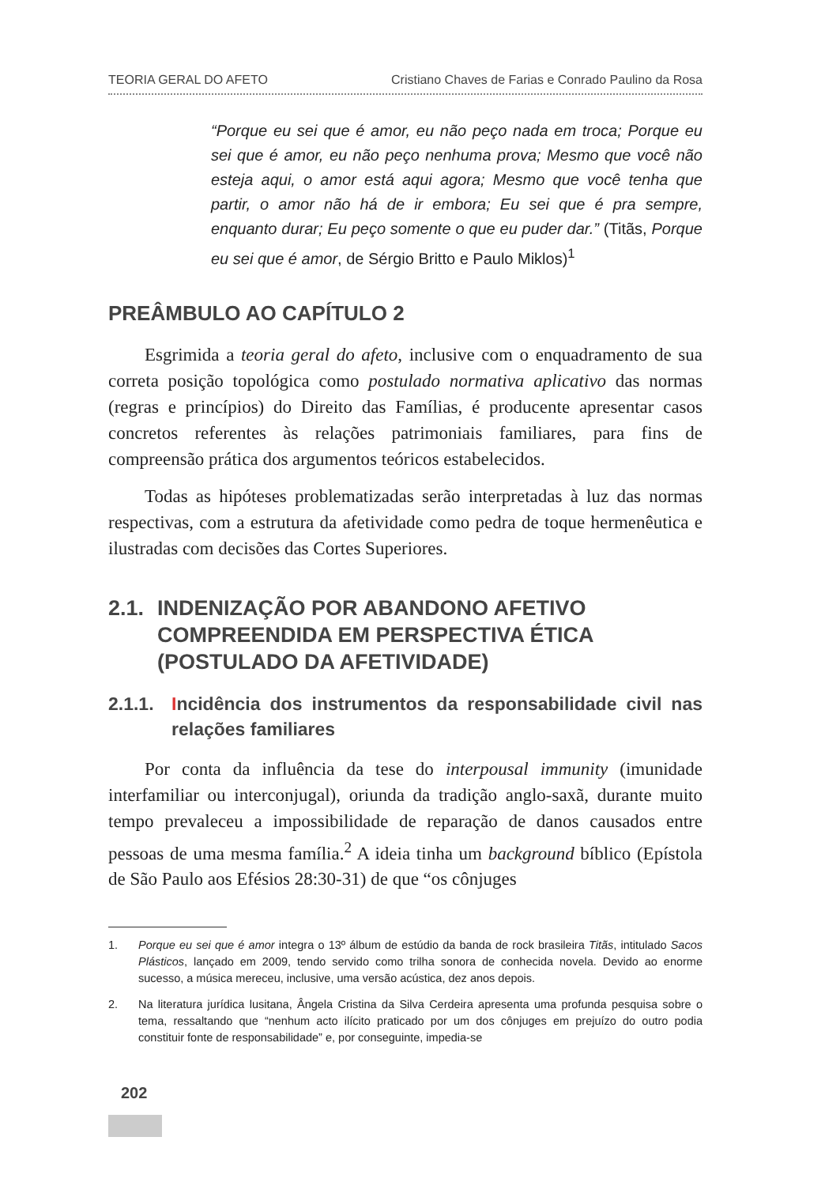TEORIA GERAL DO AFETO Cristiano Chaves de Farias e Conrado Paulino da Rosa
“Porque eu sei que é amor, eu não peço nada em troca; Porque eu sei que é amor, eu não peço nenhuma prova; Mesmo que você não esteja aqui, o amor está aqui agora; Mesmo que você tenha que partir, o amor não há de ir embora; Eu sei que é pra sempre, enquanto durar; Eu peço somente o que eu puder dar.” (Titãs, Porque eu sei que é amor, de Sérgio Britto e Paulo Miklos)<sup>1</sup>
PREÂMBULO AO CAPÍTULO 2
Esgrimida a teoria geral do afeto, inclusive com o enquadramento de sua correta posição topológica como postulado normativa aplicativo das normas (regras e princípios) do Direito das Famílias, é producente apresentar casos concretos referentes às relações patrimoniais familiares, para fins de compreensão prática dos argumentos teóricos estabelecidos.
Todas as hipóteses problematizadas serão interpretadas à luz das normas respectivas, com a estrutura da afetividade como pedra de toque hermenêutica e ilustradas com decisões das Cortes Superiores.
2.1. INDENIZAÇÃO POR ABANDONO AFETIVO COMPREENDIDA EM PERSPECTIVA ÉTICA (POSTULADO DA AFETIVIDADE)
2.1.1. Incidência dos instrumentos da responsabilidade civil nas relações familiares
Por conta da influência da tese do interpousal immunity (imunidade interfamiliar ou interconjugal), oriunda da tradição anglo-saxã, durante muito tempo prevaleceu a impossibilidade de reparação de danos causados entre pessoas de uma mesma família.<sup>2</sup> A ideia tinha um background bíblico (Epístola de São Paulo aos Efésios 28:30-31) de que “os cônjuges
1. Porque eu sei que é amor integra o 13º álbum de estúdio da banda de rock brasileira Titãs, intitulado Sacos Plásticos, lançado em 2009, tendo servido como trilha sonora de conhecida novela. Devido ao enorme sucesso, a música mereceu, inclusive, uma versão acústica, dez anos depois.
2. Na literatura jurídica lusitana, Ângela Cristina da Silva Cerdeira apresenta uma profunda pesquisa sobre o tema, ressaltando que “nenhum acto ilícito praticado por um dos cônjuges em prejuízo do outro podia constituir fonte de responsabilidade” e, por conseguinte, impedia-se
202